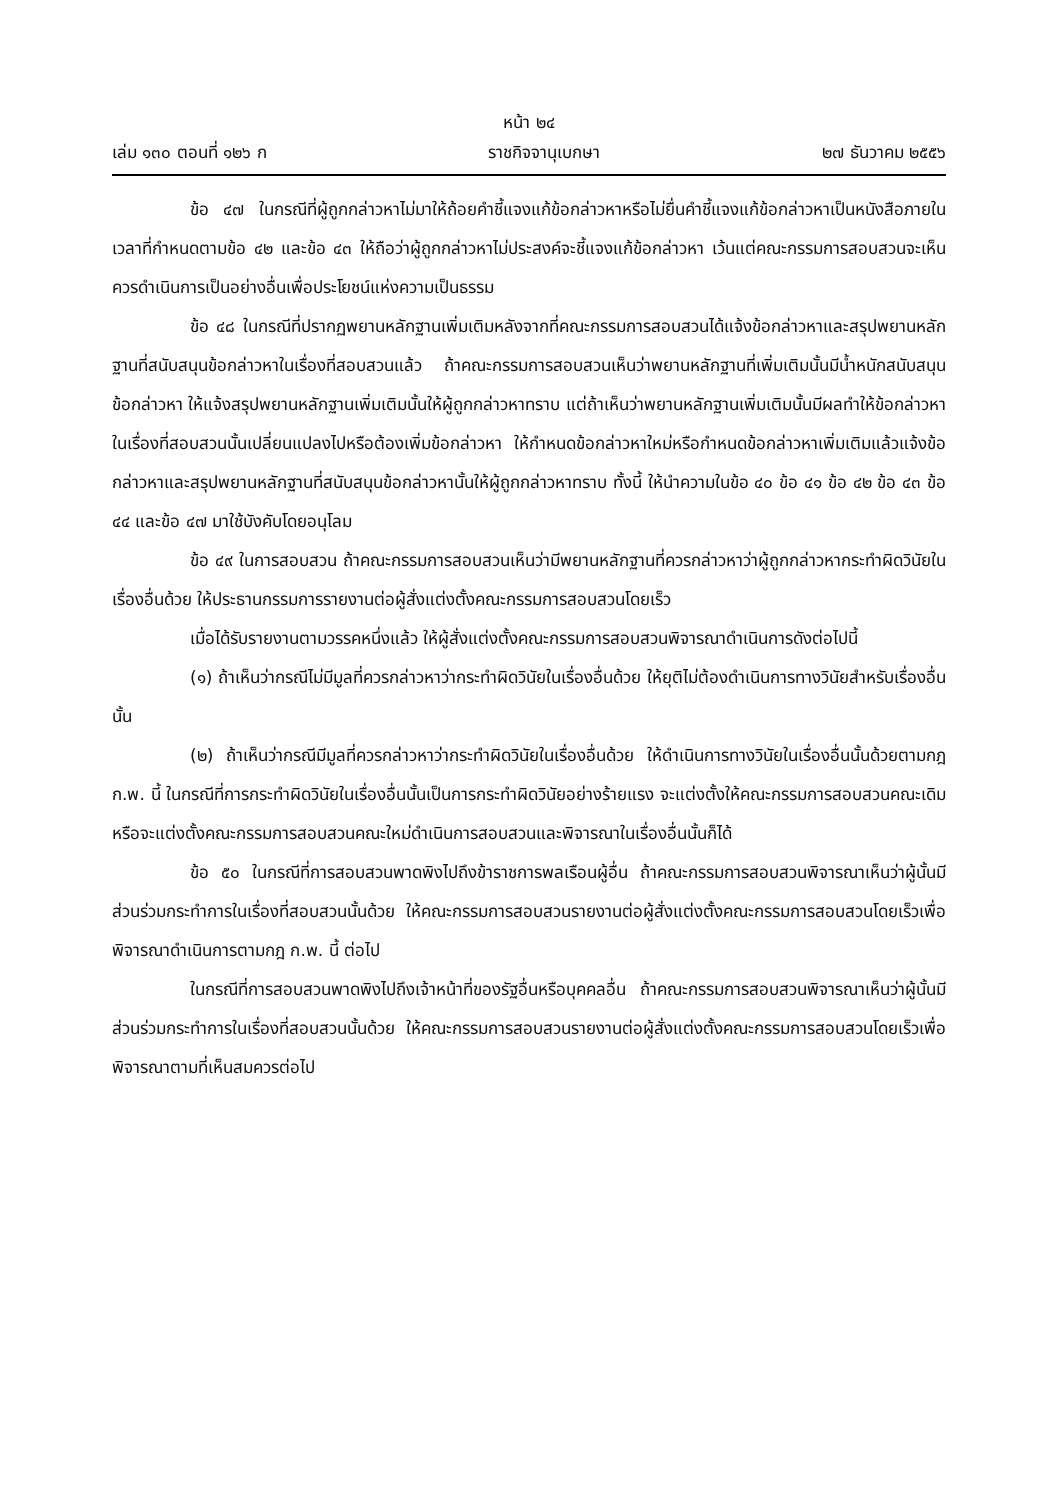หน้า ๒๔
เล่ม ๑๓๐ ตอนที่ ๑๒๖ ก ราชกิจจานุเบกษา ๒๗ ธันวาคม ๒๕๕๖
ข้อ ๔๗ ในกรณีที่ผู้ถูกกล่าวหาไม่มาให้ถ้อยคำชี้แจงแก้ข้อกล่าวหาหรือไม่ยื่นคำชี้แจงแก้ข้อกล่าวหาเป็นหนังสือภายในเวลาที่กำหนดตามข้อ ๔๒ และข้อ ๔๓ ให้ถือว่าผู้ถูกกล่าวหาไม่ประสงค์จะชี้แจงแก้ข้อกล่าวหา เว้นแต่คณะกรรมการสอบสวนจะเห็นควรดำเนินการเป็นอย่างอื่นเพื่อประโยชน์แห่งความเป็นธรรม
ข้อ ๔๘ ในกรณีที่ปรากฏพยานหลักฐานเพิ่มเติมหลังจากที่คณะกรรมการสอบสวนได้แจ้งข้อกล่าวหาและสรุปพยานหลักฐานที่สนับสนุนข้อกล่าวหาในเรื่องที่สอบสวนแล้ว ถ้าคณะกรรมการสอบสวนเห็นว่าพยานหลักฐานที่เพิ่มเติมนั้นมีน้ำหนักสนับสนุนข้อกล่าวหา ให้แจ้งสรุปพยานหลักฐานเพิ่มเติมนั้นให้ผู้ถูกกล่าวหาทราบ แต่ถ้าเห็นว่าพยานหลักฐานเพิ่มเติมนั้นมีผลทำให้ข้อกล่าวหาในเรื่องที่สอบสวนนั้นเปลี่ยนแปลงไปหรือต้องเพิ่มข้อกล่าวหา ให้กำหนดข้อกล่าวหาใหม่หรือกำหนดข้อกล่าวหาเพิ่มเติมแล้วแจ้งข้อกล่าวหาและสรุปพยานหลักฐานที่สนับสนุนข้อกล่าวหานั้นให้ผู้ถูกกล่าวหาทราบ ทั้งนี้ ให้นำความในข้อ ๔๐ ข้อ ๔๑ ข้อ ๔๒ ข้อ ๔๓ ข้อ ๔๔ และข้อ ๔๗ มาใช้บังคับโดยอนุโลม
ข้อ ๔๙ ในการสอบสวน ถ้าคณะกรรมการสอบสวนเห็นว่ามีพยานหลักฐานที่ควรกล่าวหาว่าผู้ถูกกล่าวหากระทำผิดวินัยในเรื่องอื่นด้วย ให้ประธานกรรมการรายงานต่อผู้สั่งแต่งตั้งคณะกรรมการสอบสวนโดยเร็ว
เมื่อได้รับรายงานตามวรรคหนึ่งแล้ว ให้ผู้สั่งแต่งตั้งคณะกรรมการสอบสวนพิจารณาดำเนินการดังต่อไปนี้
(๑) ถ้าเห็นว่ากรณีไม่มีมูลที่ควรกล่าวหาว่ากระทำผิดวินัยในเรื่องอื่นด้วย ให้ยุติไม่ต้องดำเนินการทางวินัยสำหรับเรื่องอื่นนั้น
(๒) ถ้าเห็นว่ากรณีมีมูลที่ควรกล่าวหาว่ากระทำผิดวินัยในเรื่องอื่นด้วย ให้ดำเนินการทางวินัยในเรื่องอื่นนั้นด้วยตามกฎ ก.พ. นี้ ในกรณีที่การกระทำผิดวินัยในเรื่องอื่นนั้นเป็นการกระทำผิดวินัยอย่างร้ายแรง จะแต่งตั้งให้คณะกรรมการสอบสวนคณะเดิมหรือจะแต่งตั้งคณะกรรมการสอบสวนคณะใหม่ดำเนินการสอบสวนและพิจารณาในเรื่องอื่นนั้นก็ได้
ข้อ ๕๐ ในกรณีที่การสอบสวนพาดพิงไปถึงข้าราชการพลเรือนผู้อื่น ถ้าคณะกรรมการสอบสวนพิจารณาเห็นว่าผู้นั้นมีส่วนร่วมกระทำการในเรื่องที่สอบสวนนั้นด้วย ให้คณะกรรมการสอบสวนรายงานต่อผู้สั่งแต่งตั้งคณะกรรมการสอบสวนโดยเร็วเพื่อพิจารณาดำเนินการตามกฎ ก.พ. นี้ ต่อไป
ในกรณีที่การสอบสวนพาดพิงไปถึงเจ้าหน้าที่ของรัฐอื่นหรือบุคคลอื่น ถ้าคณะกรรมการสอบสวนพิจารณาเห็นว่าผู้นั้นมีส่วนร่วมกระทำการในเรื่องที่สอบสวนนั้นด้วย ให้คณะกรรมการสอบสวนรายงานต่อผู้สั่งแต่งตั้งคณะกรรมการสอบสวนโดยเร็วเพื่อพิจารณาตามที่เห็นสมควรต่อไป